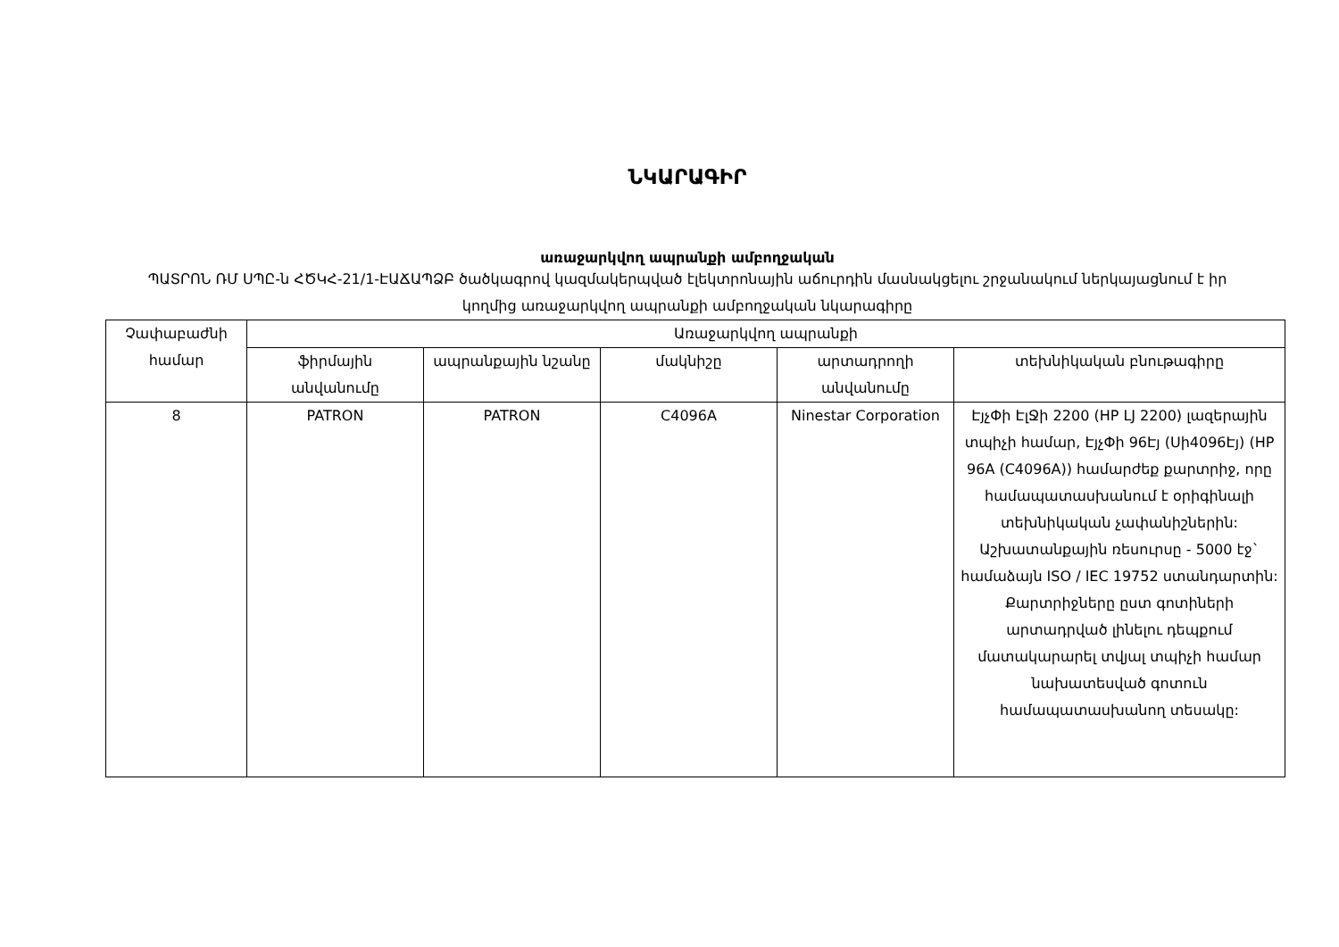ՆԿԱՐԱԳԻՐ
առաջարկվող ապրանքի ամբողջական
ՊԱՏՐՈՆ ՌՄ ՍՊԸ-ն ՀԾԿՀ-21/1-ԷԱՃԱՊՁԲ ծածկագրով կազմակերպված էլեկտրոնային աճուրդին մասնակցելու շրջանակում ներկայացնում է իր կողմից առաջարկվող ապրանքի ամբողջական նկարագիրը
| Չափաբաժնի համար | Առաջարկվող ապրանքի | | | | |
| --- | --- | --- | --- | --- | --- |
| | ֆիրմային անվանումը | ապրանքային նշանը | մակնիշը | արտադրողի անվանումը | տեխնիկական բնութագիրը |
| 8 | PATRON | PATRON | C4096A | Ninestar Corporation | ԷյչՓի ԷլՋի 2200 (HP LJ 2200) լազերային տպիչի համար, ԷյչՓի 96Էյ (Սի4096Էյ) (HP 96A (C4096A)) համարժեք քարտրիջ, որը համապատասխանում է օրիգինալի տեխնիկական չափանիշներին: Աշխատանքային ռեսուրսը - 5000 էջ` համաձայն ISO / IEC 19752 ստանդարտին: Քարտրիջները ըստ գոտիների արտադրված լինելու դեպքում մատակարարել տվյալ տպիչի համար նախատեսված գոտուն համապատասխանող տեսակը: |